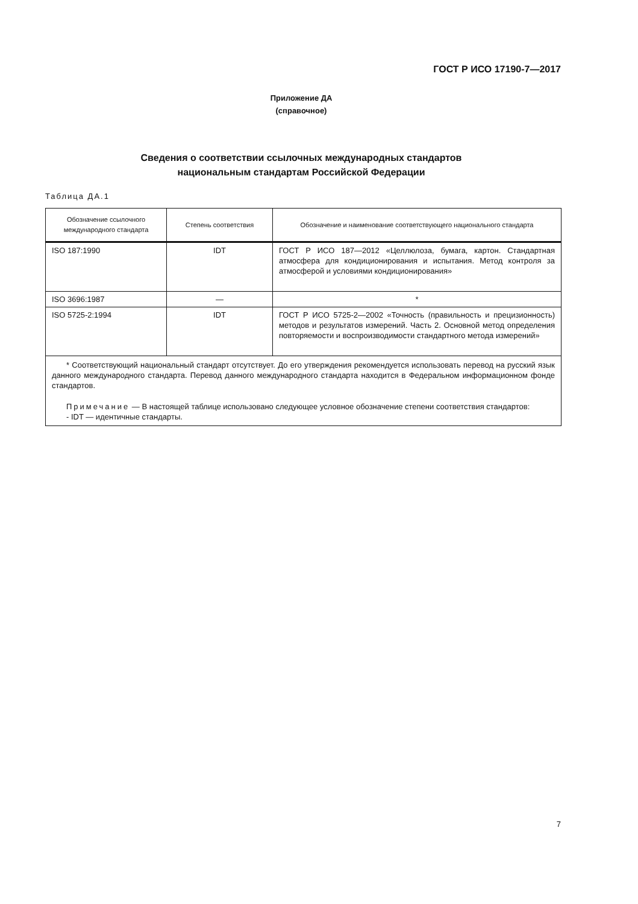ГОСТ Р ИСО 17190-7—2017
Приложение ДА
(справочное)
Сведения о соответствии ссылочных международных стандартов
национальным стандартам Российской Федерации
Таблица ДА.1
| Обозначение ссылочного международного стандарта | Степень соответствия | Обозначение и наименование соответствующего национального стандарта |
| --- | --- | --- |
| ISO 187:1990 | IDT | ГОСТ Р ИСО 187—2012 «Целлюлоза, бумага, картон. Стандартная атмосфера для кондиционирования и испытания. Метод контроля за атмосферой и условиями кондиционирования» |
| ISO 3696:1987 | — | * |
| ISO 5725-2:1994 | IDT | ГОСТ Р ИСО 5725-2—2002 «Точность (правильность и прецизионность) методов и результатов измерений. Часть 2. Основной метод определения повторяемости и воспроизводимости стандартного метода измерений» |
| * Соответствующий национальный стандарт отсутствует. До его утверждения рекомендуется использовать перевод на русский язык данного международного стандарта. Перевод данного международного стандарта находится в Федеральном информационном фонде стандартов. Примечание — В настоящей таблице использовано следующее условное обозначение степени соответствия стандартов: - IDT — идентичные стандарты. | | |
7